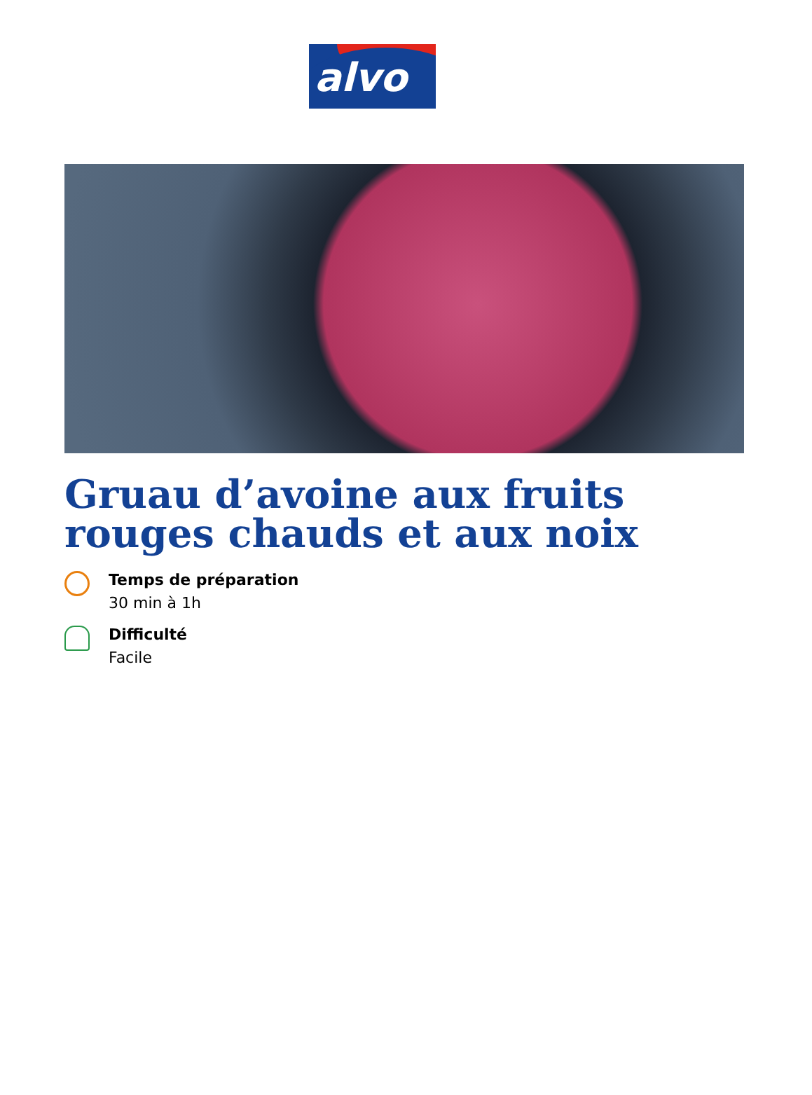alvo
Gruau d’avoine aux fruits rouges chauds et aux noix
Temps de préparation
30 min à 1h
Difficulté
Facile